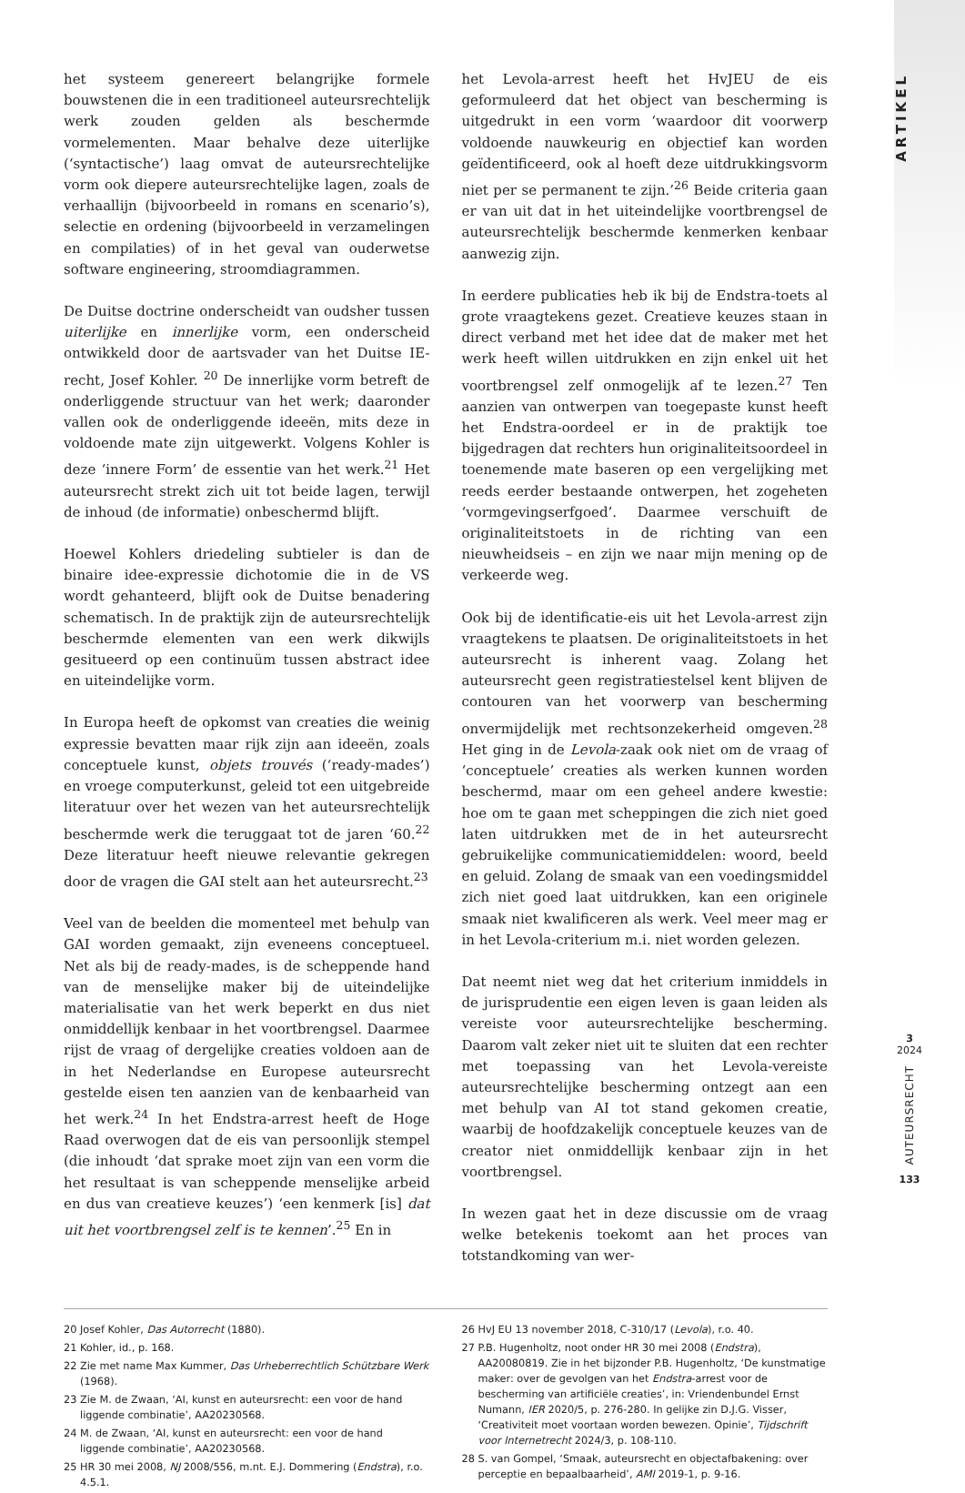het systeem genereert belangrijke formele bouwstenen die in een traditioneel auteursrechtelijk werk zouden gelden als beschermde vormelementen. Maar behalve deze uiterlijke (‘syntactische’) laag omvat de auteursrechtelijke vorm ook diepere auteursrechtelijke lagen, zoals de verhaallijn (bijvoorbeeld in romans en scenario’s), selectie en ordening (bijvoorbeeld in verzamelingen en compilaties) of in het geval van ouderwetse software engineering, stroomdiagrammen.
De Duitse doctrine onderscheidt van oudsher tussen uiterlijke en innerlijke vorm, een onderscheid ontwikkeld door de aartsvader van het Duitse IE-recht, Josef Kohler. <sup>20</sup> De innerlijke vorm betreft de onderliggende structuur van het werk; daaronder vallen ook de onderliggende ideeën, mits deze in voldoende mate zijn uitgewerkt. Volgens Kohler is deze ‘innere Form’ de essentie van het werk.<sup>21</sup> Het auteursrecht strekt zich uit tot beide lagen, terwijl de inhoud (de informatie) onbeschermd blijft.
Hoewel Kohlers driedeling subtieler is dan de binaire idee-expressie dichotomie die in de VS wordt gehanteerd, blijft ook de Duitse benadering schematisch. In de praktijk zijn de auteursrechtelijk beschermde elementen van een werk dikwijls gesitueerd op een continuüm tussen abstract idee en uiteindelijke vorm.
In Europa heeft de opkomst van creaties die weinig expressie bevatten maar rijk zijn aan ideeën, zoals conceptuele kunst, objets trouvés (‘ready-mades’) en vroege computerkunst, geleid tot een uitgebreide literatuur over het wezen van het auteursrechtelijk beschermde werk die teruggaat tot de jaren ‘60.<sup>22</sup> Deze literatuur heeft nieuwe relevantie gekregen door de vragen die GAI stelt aan het auteursrecht.<sup>23</sup>
Veel van de beelden die momenteel met behulp van GAI worden gemaakt, zijn eveneens conceptueel. Net als bij de ready-mades, is de scheppende hand van de menselijke maker bij de uiteindelijke materialisatie van het werk beperkt en dus niet onmiddellijk kenbaar in het voortbrengsel. Daarmee rijst de vraag of dergelijke creaties voldoen aan de in het Nederlandse en Europese auteursrecht gestelde eisen ten aanzien van de kenbaarheid van het werk.<sup>24</sup> In het Endstra-arrest heeft de Hoge Raad overwogen dat de eis van persoonlijk stempel (die inhoudt ‘dat sprake moet zijn van een vorm die het resultaat is van scheppende menselijke arbeid en dus van creatieve keuzes’) ‘een kenmerk [is] dat uit het voortbrengsel zelf is te kennen’.<sup>25</sup> En in
het Levola-arrest heeft het HvJEU de eis geformuleerd dat het object van bescherming is uitgedrukt in een vorm ‘waardoor dit voorwerp voldoende nauwkeurig en objectief kan worden geïdentificeerd, ook al hoeft deze uitdrukkingsvorm niet per se permanent te zijn.’<sup>26</sup> Beide criteria gaan er van uit dat in het uiteindelijke voortbrengsel de auteursrechtelijk beschermde kenmerken kenbaar aanwezig zijn.
In eerdere publicaties heb ik bij de Endstra-toets al grote vraagtekens gezet. Creatieve keuzes staan in direct verband met het idee dat de maker met het werk heeft willen uitdrukken en zijn enkel uit het voortbrengsel zelf onmogelijk af te lezen.<sup>27</sup> Ten aanzien van ontwerpen van toegepaste kunst heeft het Endstra-oordeel er in de praktijk toe bijgedragen dat rechters hun originaliteitsoordeel in toenemende mate baseren op een vergelijking met reeds eerder bestaande ontwerpen, het zogeheten ‘vormgevingserfgoed’. Daarmee verschuift de originaliteitstoets in de richting van een nieuwheidseis – en zijn we naar mijn mening op de verkeerde weg.
Ook bij de identificatie-eis uit het Levola-arrest zijn vraagtekens te plaatsen. De originaliteitstoets in het auteursrecht is inherent vaag. Zolang het auteursrecht geen registratiestelsel kent blijven de contouren van het voorwerp van bescherming onvermijdelijk met rechtsonzekerheid omgeven.<sup>28</sup> Het ging in de Levola-zaak ook niet om de vraag of ‘conceptuele’ creaties als werken kunnen worden beschermd, maar om een geheel andere kwestie: hoe om te gaan met scheppingen die zich niet goed laten uitdrukken met de in het auteursrecht gebruikelijke communicatiemiddelen: woord, beeld en geluid. Zolang de smaak van een voedingsmiddel zich niet goed laat uitdrukken, kan een originele smaak niet kwalificeren als werk. Veel meer mag er in het Levola-criterium m.i. niet worden gelezen.
Dat neemt niet weg dat het criterium inmiddels in de jurisprudentie een eigen leven is gaan leiden als vereiste voor auteursrechtelijke bescherming. Daarom valt zeker niet uit te sluiten dat een rechter met toepassing van het Levola-vereiste auteursrechtelijke bescherming ontzegt aan een met behulp van AI tot stand gekomen creatie, waarbij de hoofdzakelijk conceptuele keuzes van de creator niet onmiddellijk kenbaar zijn in het voortbrengsel.
In wezen gaat het in deze discussie om de vraag welke betekenis toekomt aan het proces van totstandkoming van wer-
20 Josef Kohler, Das Autorrecht (1880).
21 Kohler, id., p. 168.
22 Zie met name Max Kummer, Das Urheberrechtlich Schützbare Werk (1968).
23 Zie M. de Zwaan, ‘AI, kunst en auteursrecht: een voor de hand liggende combinatie’, AA20230568.
24 M. de Zwaan, ‘AI, kunst en auteursrecht: een voor de hand liggende combinatie’, AA20230568.
25 HR 30 mei 2008, NJ 2008/556, m.nt. E.J. Dommering (Endstra), r.o. 4.5.1.
26 HvJ EU 13 november 2018, C-310/17 (Levola), r.o. 40.
27 P.B. Hugenholtz, noot onder HR 30 mei 2008 (Endstra), AA20080819. Zie in het bijzonder P.B. Hugenholtz, ‘De kunstmatige maker: over de gevolgen van het Endstra-arrest voor de bescherming van artificiële creaties’, in: Vriendenbundel Ernst Numann, IER 2020/5, p. 276-280. In gelijke zin D.J.G. Visser, ‘Creativiteit moet voortaan worden bewezen. Opinie’, Tijdschrift voor Internetrecht 2024/3, p. 108-110.
28 S. van Gompel, ‘Smaak, auteursrecht en objectafbakening: over perceptie en bepaalbaarheid’, AMI 2019-1, p. 9-16.
ARTIKEL
3
2024
AUTEURSRECHT
133